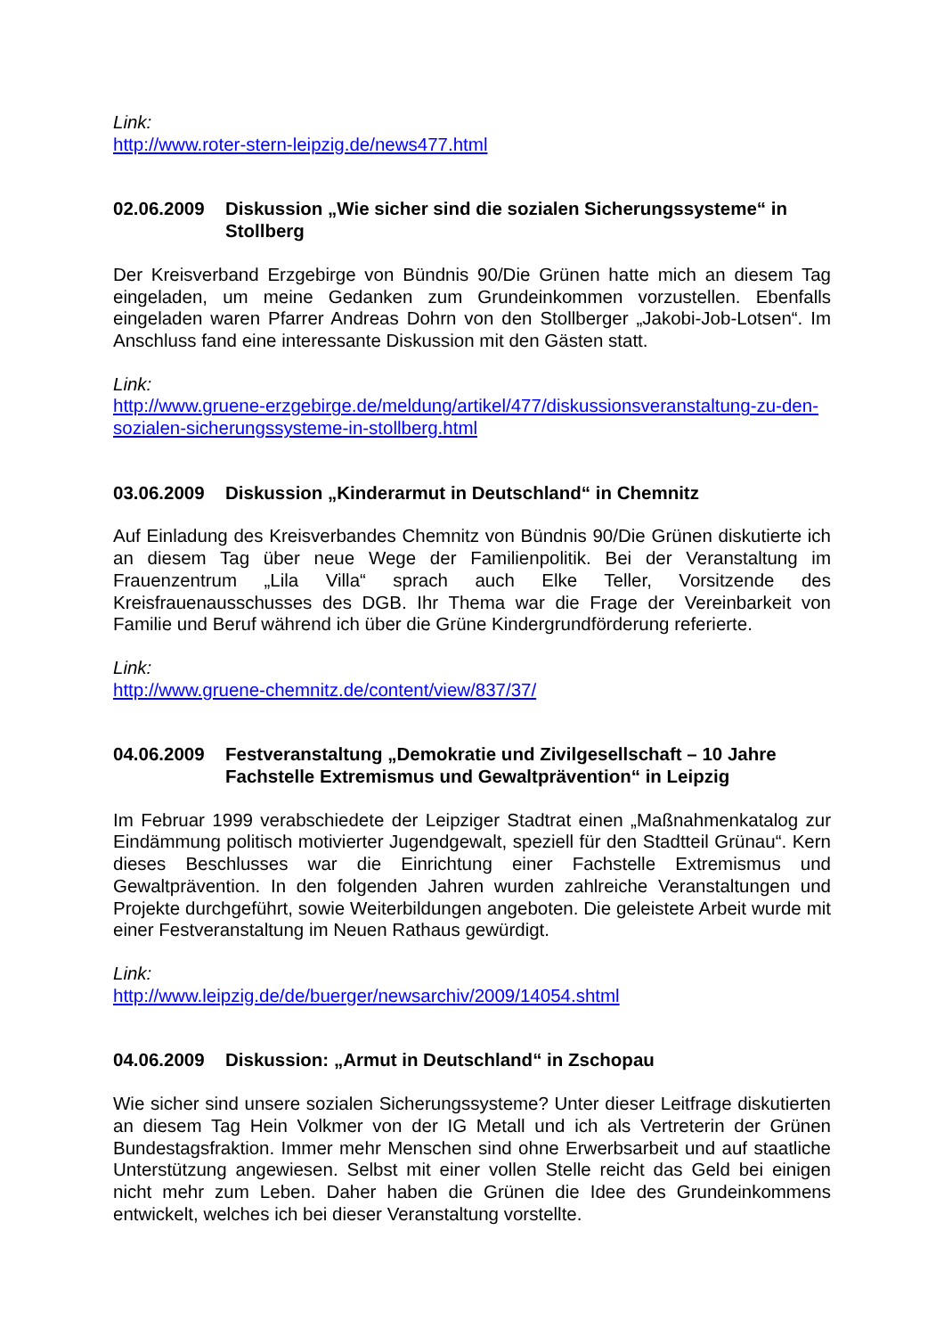Link:
http://www.roter-stern-leipzig.de/news477.html
02.06.2009 Diskussion „Wie sicher sind die sozialen Sicherungssysteme“ in Stollberg
Der Kreisverband Erzgebirge von Bündnis 90/Die Grünen hatte mich an diesem Tag eingeladen, um meine Gedanken zum Grundeinkommen vorzustellen. Ebenfalls eingeladen waren Pfarrer Andreas Dohrn von den Stollberger „Jakobi-Job-Lotsen“. Im Anschluss fand eine interessante Diskussion mit den Gästen statt.
Link:
http://www.gruene-erzgebirge.de/meldung/artikel/477/diskussionsveranstaltung-zu-den-sozialen-sicherungssysteme-in-stollberg.html
03.06.2009 Diskussion „Kinderarmut in Deutschland“ in Chemnitz
Auf Einladung des Kreisverbandes Chemnitz von Bündnis 90/Die Grünen diskutierte ich an diesem Tag über neue Wege der Familienpolitik. Bei der Veranstaltung im Frauenzentrum „Lila Villa“ sprach auch Elke Teller, Vorsitzende des Kreisfrauenausschusses des DGB. Ihr Thema war die Frage der Vereinbarkeit von Familie und Beruf während ich über die Grüne Kindergrundförderung referierte.
Link:
http://www.gruene-chemnitz.de/content/view/837/37/
04.06.2009 Festveranstaltung „Demokratie und Zivilgesellschaft – 10 Jahre Fachstelle Extremismus und Gewaltprävention“ in Leipzig
Im Februar 1999 verabschiedete der Leipziger Stadtrat einen „Maßnahmenkatalog zur Eindämmung politisch motivierter Jugendgewalt, speziell für den Stadtteil Grünau“. Kern dieses Beschlusses war die Einrichtung einer Fachstelle Extremismus und Gewaltprävention. In den folgenden Jahren wurden zahlreiche Veranstaltungen und Projekte durchgeführt, sowie Weiterbildungen angeboten. Die geleistete Arbeit wurde mit einer Festveranstaltung im Neuen Rathaus gewürdigt.
Link:
http://www.leipzig.de/de/buerger/newsarchiv/2009/14054.shtml
04.06.2009 Diskussion: „Armut in Deutschland“ in Zschopau
Wie sicher sind unsere sozialen Sicherungssysteme? Unter dieser Leitfrage diskutierten an diesem Tag Hein Volkmer von der IG Metall und ich als Vertreterin der Grünen Bundestagsfraktion. Immer mehr Menschen sind ohne Erwerbsarbeit und auf staatliche Unterstützung angewiesen. Selbst mit einer vollen Stelle reicht das Geld bei einigen nicht mehr zum Leben. Daher haben die Grünen die Idee des Grundeinkommens entwickelt, welches ich bei dieser Veranstaltung vorstellte.